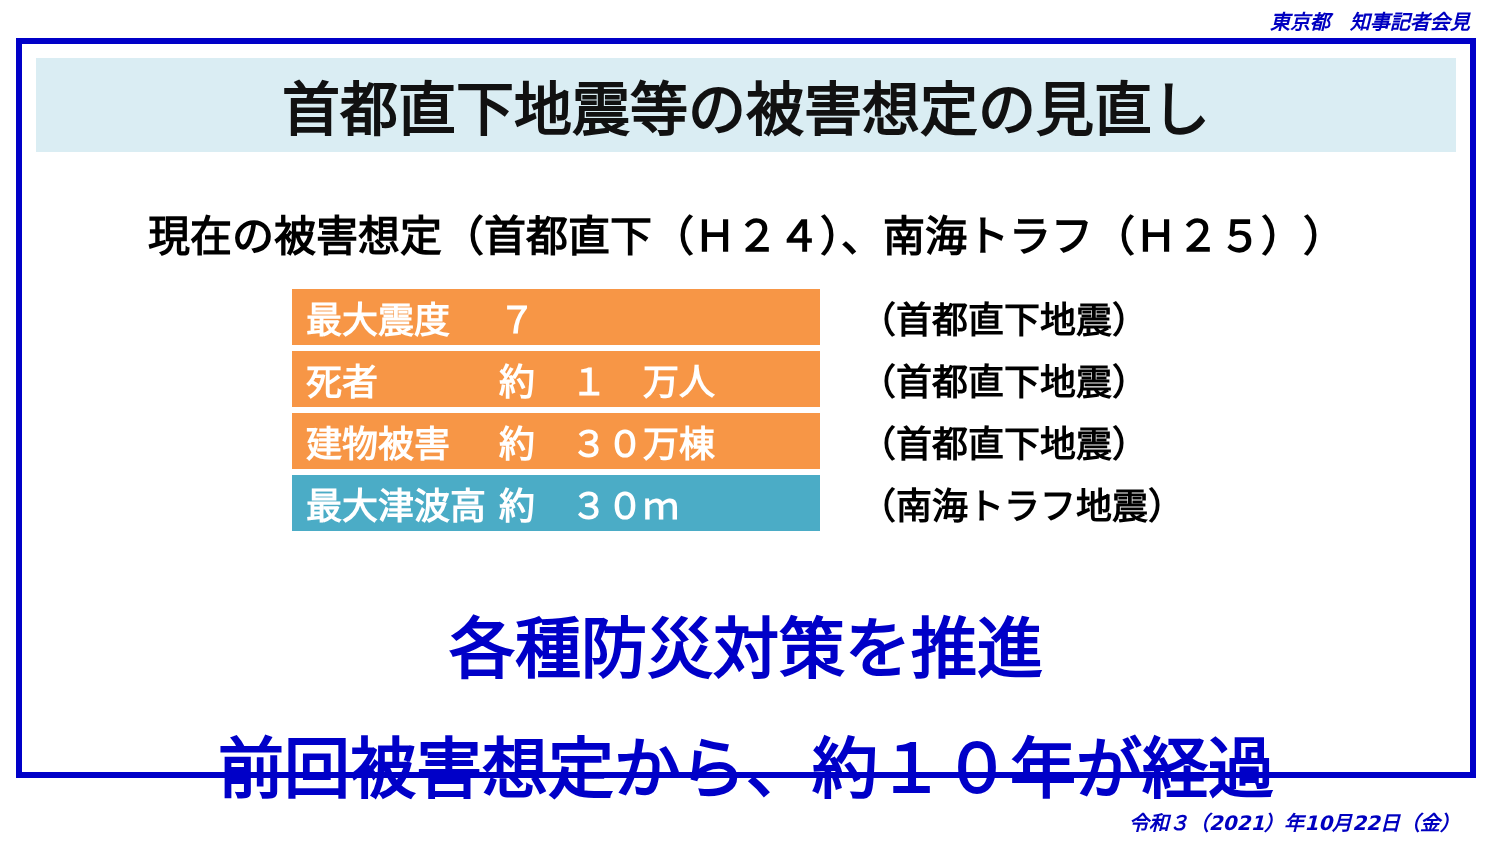東京都　知事記者会見
首都直下地震等の被害想定の見直し
現在の被害想定（首都直下（Ｈ２４）、南海トラフ（Ｈ２５））
| 最大震度 ７ | （首都直下地震） |
| 死者 約 １ 万人 | （首都直下地震） |
| 建物被害 約 ３０万棟 | （首都直下地震） |
| 最大津波高 約 ３０ｍ | （南海トラフ地震） |
各種防災対策を推進
前回被害想定から、約１０年が経過
令和３（2021）年10月22日（金）